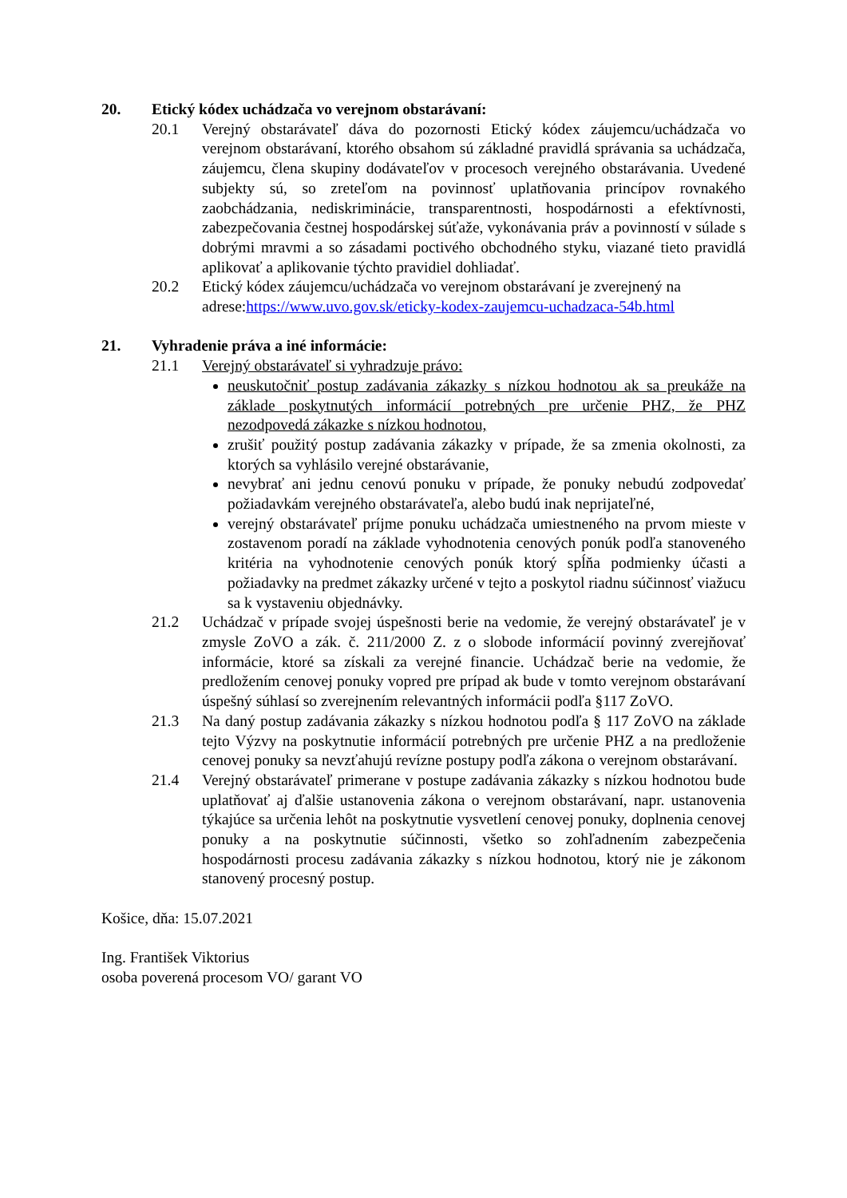20. Etický kódex uchádzača vo verejnom obstarávaní:
20.1 Verejný obstarávateľ dáva do pozornosti Etický kódex záujemcu/uchádzača vo verejnom obstarávaní, ktorého obsahom sú základné pravidlá správania sa uchádzača, záujemcu, člena skupiny dodávateľov v procesoch verejného obstarávania. Uvedené subjekty sú, so zreteľom na povinnosť uplatňovania princípov rovnakého zaobchádzania, nediskriminácie, transparentnosti, hospodárnosti a efektívnosti, zabezpečovania čestnej hospodárskej súťaže, vykonávania práv a povinností v súlade s dobrými mravmi a so zásadami poctivého obchodného styku, viazané tieto pravidlá aplikovať a aplikovanie týchto pravidiel dohliadať.
20.2 Etický kódex záujemcu/uchádzača vo verejnom obstarávaní je zverejnený na adrese:https://www.uvo.gov.sk/eticky-kodex-zaujemcu-uchadzaca-54b.html
21. Vyhradenie práva a iné informácie:
21.1 Verejný obstarávateľ si vyhradzuje právo:
neuskutočniť postup zadávania zákazky s nízkou hodnotou ak sa preukáže na základe poskytnutých informácií potrebných pre určenie PHZ, že PHZ nezodpovedá zákazke s nízkou hodnotou,
zrušiť použitý postup zadávania zákazky v prípade, že sa zmenia okolnosti, za ktorých sa vyhlásilo verejné obstarávanie,
nevybrať ani jednu cenovú ponuku v prípade, že ponuky nebudú zodpovedať požiadavkám verejného obstarávateľa, alebo budú inak neprijateľné,
verejný obstarávateľ príjme ponuku uchádzača umiestneného na prvom mieste v zostavenom poradí na základe vyhodnotenia cenových ponúk podľa stanoveného kritéria na vyhodnotenie cenových ponúk ktorý spĺňa podmienky účasti a požiadavky na predmet zákazky určené v tejto a poskytol riadnu súčinnosť viažucu sa k vystaveniu objednávky.
21.2 Uchádzač v prípade svojej úspešnosti berie na vedomie, že verejný obstarávateľ je v zmysle ZoVO a zák. č. 211/2000 Z. z o slobode informácií povinný zverejňovať informácie, ktoré sa získali za verejné financie. Uchádzač berie na vedomie, že predložením cenovej ponuky vopred pre prípad ak bude v tomto verejnom obstarávaní úspešný súhlasí so zverejnením relevantných informácii podľa §117 ZoVO.
21.3 Na daný postup zadávania zákazky s nízkou hodnotou podľa § 117 ZoVO na základe tejto Výzvy na poskytnutie informácií potrebných pre určenie PHZ a na predloženie cenovej ponuky sa nevzťahujú revízne postupy podľa zákona o verejnom obstarávaní.
21.4 Verejný obstarávateľ primerane v postupe zadávania zákazky s nízkou hodnotou bude uplatňovať aj ďalšie ustanovenia zákona o verejnom obstarávaní, napr. ustanovenia týkajúce sa určenia lehôt na poskytnutie vysvetlení cenovej ponuky, doplnenia cenovej ponuky a na poskytnutie súčinnosti, všetko so zohľadnením zabezpečenia hospodárnosti procesu zadávania zákazky s nízkou hodnotou, ktorý nie je zákonom stanovený procesný postup.
Košice, dňa: 15.07.2021
Ing. František Viktorius
osoba poverená procesom VO/ garant VO